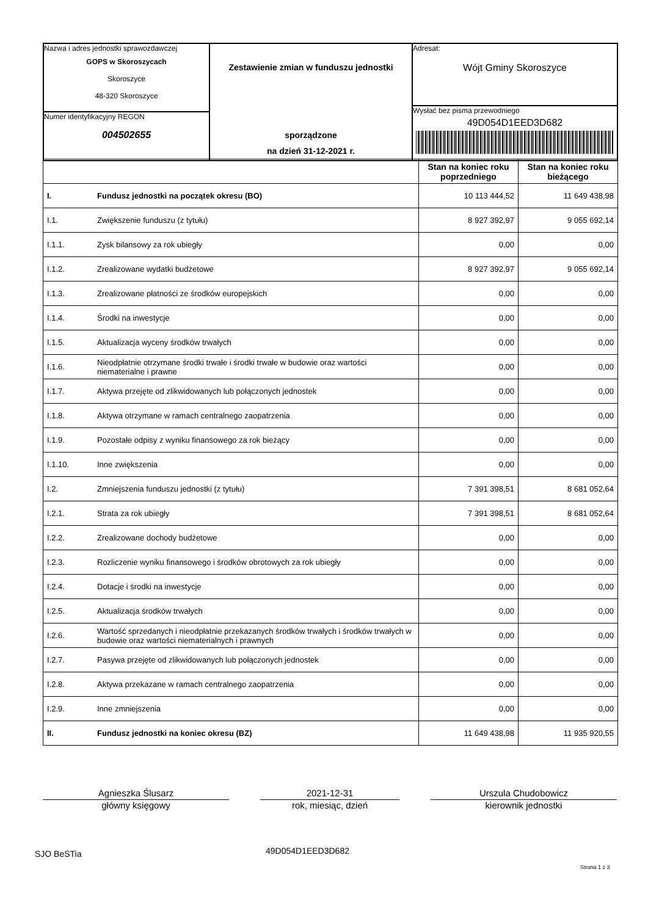Nazwa i adres jednostki sprawozdawczej
GOPS w Skoroszycach
Skoroszyce
48-320 Skoroszyce
Numer identyfikacyjny REGON
004502655
Zestawienie zmian w funduszu jednostki
sporządzone
na dzień 31-12-2021 r.
Adresat:
Wójt Gminy Skoroszyce
Wysłać bez pisma przewodniego
49D054D1EED3D682
| | | Stan na koniec roku poprzedniego | Stan na koniec roku bieżącego |
| --- | --- | --- | --- |
| I. | Fundusz jednostki na początek okresu (BO) | 10 113 444,52 | 11 649 438,98 |
| I.1. | Zwiększenie funduszu (z tytułu) | 8 927 392,97 | 9 055 692,14 |
| I.1.1. | Zysk bilansowy za rok ubiegły | 0,00 | 0,00 |
| I.1.2. | Zrealizowane wydatki budżetowe | 8 927 392,97 | 9 055 692,14 |
| I.1.3. | Zrealizowane płatności ze środków europejskich | 0,00 | 0,00 |
| I.1.4. | Środki na inwestycje | 0,00 | 0,00 |
| I.1.5. | Aktualizacja wyceny środków trwałych | 0,00 | 0,00 |
| I.1.6. | Nieodpłatnie otrzymane środki trwałe i środki trwałe w budowie oraz wartości niematerialne i prawne | 0,00 | 0,00 |
| I.1.7. | Aktywa przejęte od zlikwidowanych lub połączonych jednostek | 0,00 | 0,00 |
| I.1.8. | Aktywa otrzymane w ramach centralnego zaopatrzenia | 0,00 | 0,00 |
| I.1.9. | Pozostałe odpisy z wyniku finansowego za rok bieżący | 0,00 | 0,00 |
| I.1.10. | Inne zwiększenia | 0,00 | 0,00 |
| I.2. | Zmniejszenia funduszu jednostki (z tytułu) | 7 391 398,51 | 8 681 052,64 |
| I.2.1. | Strata za rok ubiegły | 7 391 398,51 | 8 681 052,64 |
| I.2.2. | Zrealizowane dochody budżetowe | 0,00 | 0,00 |
| I.2.3. | Rozliczenie wyniku finansowego i środków obrotowych za rok ubiegły | 0,00 | 0,00 |
| I.2.4. | Dotacje i środki na inwestycje | 0,00 | 0,00 |
| I.2.5. | Aktualizacja środków trwałych | 0,00 | 0,00 |
| I.2.6. | Wartość sprzedanych i nieodpłatnie przekazanych środków trwałych i środków trwałych w budowie oraz wartości niematerialnych i prawnych | 0,00 | 0,00 |
| I.2.7. | Pasywa przejęte od zlikwidowanych lub połączonych jednostek | 0,00 | 0,00 |
| I.2.8. | Aktywa przekazane w ramach centralnego zaopatrzenia | 0,00 | 0,00 |
| I.2.9. | Inne zmniejszenia | 0,00 | 0,00 |
| II. | Fundusz jednostki na koniec okresu (BZ) | 11 649 438,98 | 11 935 920,55 |
Agnieszka Ślusarz
główny księgowy
2021-12-31
rok, miesiąc, dzień
Urszula Chudobowicz
kierownik jednostki
SJO BeSTia 49D054D1EED3D682
Strona 1 z 3